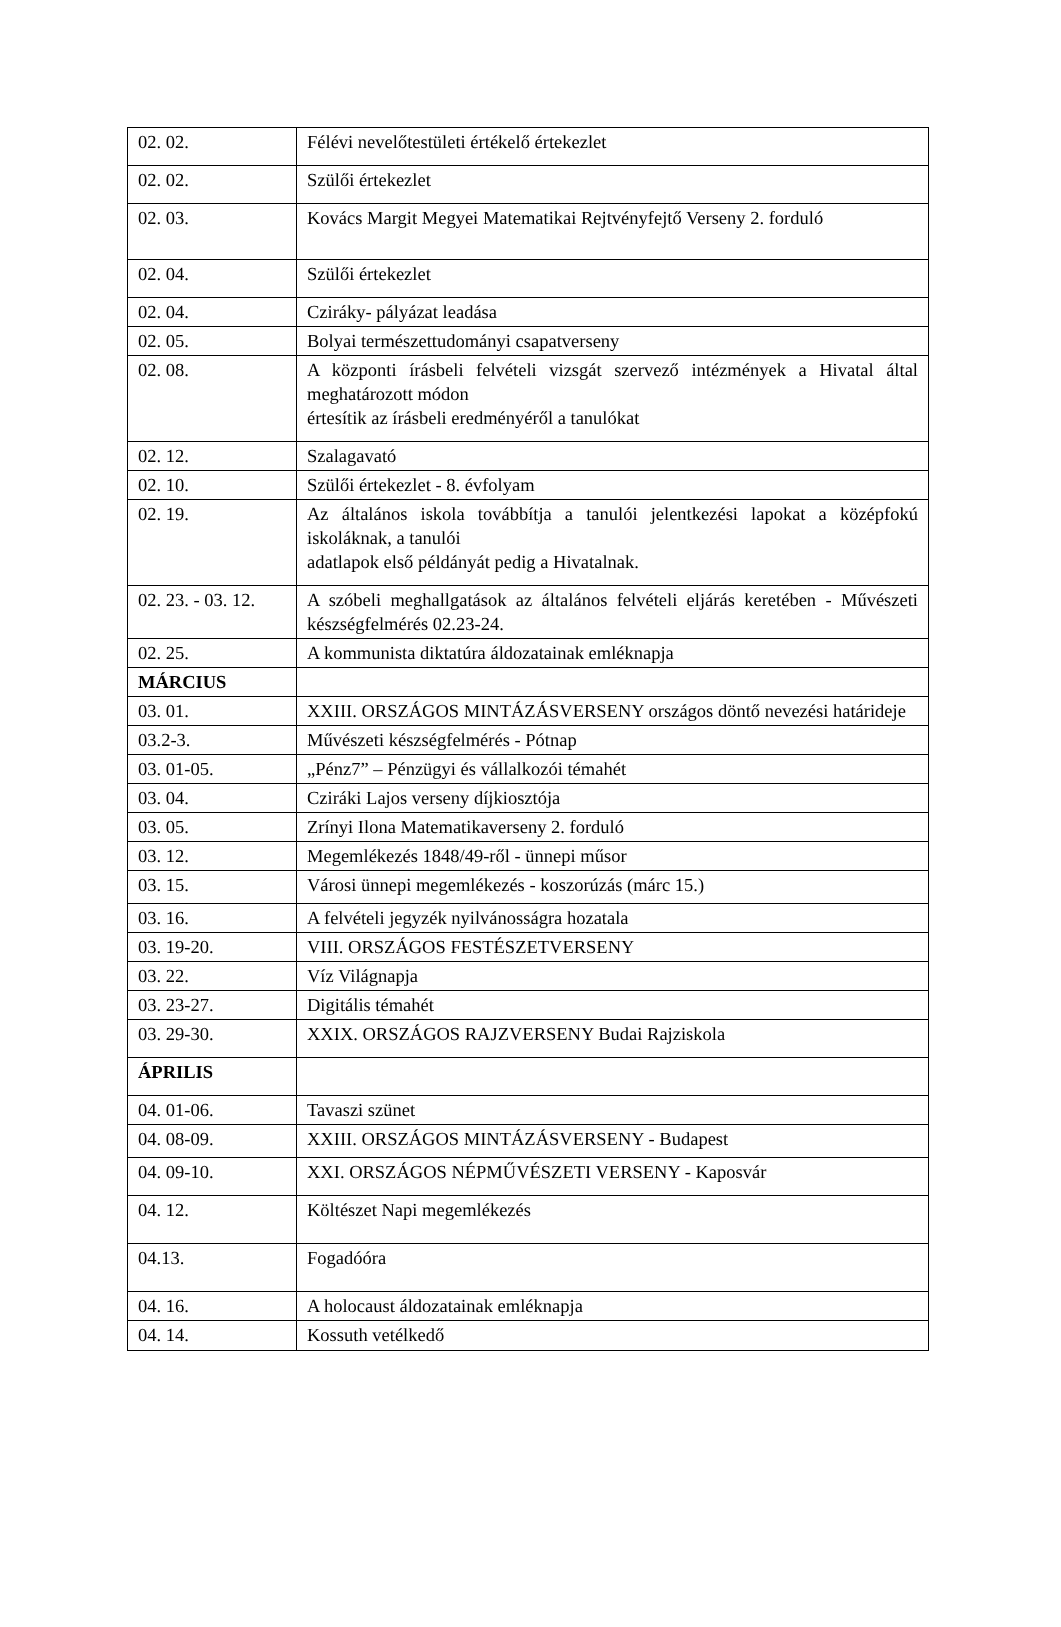| 02. 02. | Félévi nevelőtestületi értékelő értekezlet |
| 02. 02. | Szülői értekezlet |
| 02. 03. | Kovács Margit Megyei Matematikai Rejtvényfejtő Verseny 2. forduló |
| 02. 04. | Szülői értekezlet |
| 02. 04. | Cziráky- pályázat leadása |
| 02. 05. | Bolyai természettudományi csapatverseny |
| 02. 08. | A központi írásbeli felvételi vizsgát szervező intézmények a Hivatal által meghatározott módon értesítik az írásbeli eredményéről a tanulókat |
| 02. 12. | Szalagavató |
| 02. 10. | Szülői értekezlet - 8. évfolyam |
| 02. 19. | Az általános iskola továbbítja a tanulói jelentkezési lapokat a középfokú iskoláknak, a tanulói adatlapok első példányát pedig a Hivatalnak. |
| 02. 23. - 03. 12. | A szóbeli meghallgatások az általános felvételi eljárás keretében - Művészeti készségfelmérés 02.23-24. |
| 02. 25. | A kommunista diktatúra áldozatainak emléknapja |
| MÁRCIUS | |
| 03. 01. | XXIII. ORSZÁGOS MINTÁZÁSVERSENY országos döntő nevezési határideje |
| 03.2-3. | Művészeti készségfelmérés - Pótnap |
| 03. 01-05. | „Pénz7” – Pénzügyi és vállalkozói témahét |
| 03. 04. | Cziráki Lajos verseny díjkiosztója |
| 03. 05. | Zrínyi Ilona Matematikaverseny 2. forduló |
| 03. 12. | Megemlékezés 1848/49-ről - ünnepi műsor |
| 03. 15. | Városi ünnepi megemlékezés - koszorúzás (márc 15.) |
| 03. 16. | A felvételi jegyzék nyilvánosságra hozatala |
| 03. 19-20. | VIII. ORSZÁGOS FESTÉSZETVERSENY |
| 03. 22. | Víz Világnapja |
| 03. 23-27. | Digitális témahét |
| 03. 29-30. | XXIX. ORSZÁGOS RAJZVERSENY Budai Rajziskola |
| ÁPRILIS | |
| 04. 01-06. | Tavaszi szünet |
| 04. 08-09. | XXIII. ORSZÁGOS MINTÁZÁSVERSENY - Budapest |
| 04. 09-10. | XXI. ORSZÁGOS NÉPMŰVÉSZETI VERSENY - Kaposvár |
| 04. 12. | Költészet Napi megemlékezés |
| 04.13. | Fogadóóra |
| 04. 16. | A holocaust áldozatainak emléknapja |
| 04. 14. | Kossuth vetélkedő |